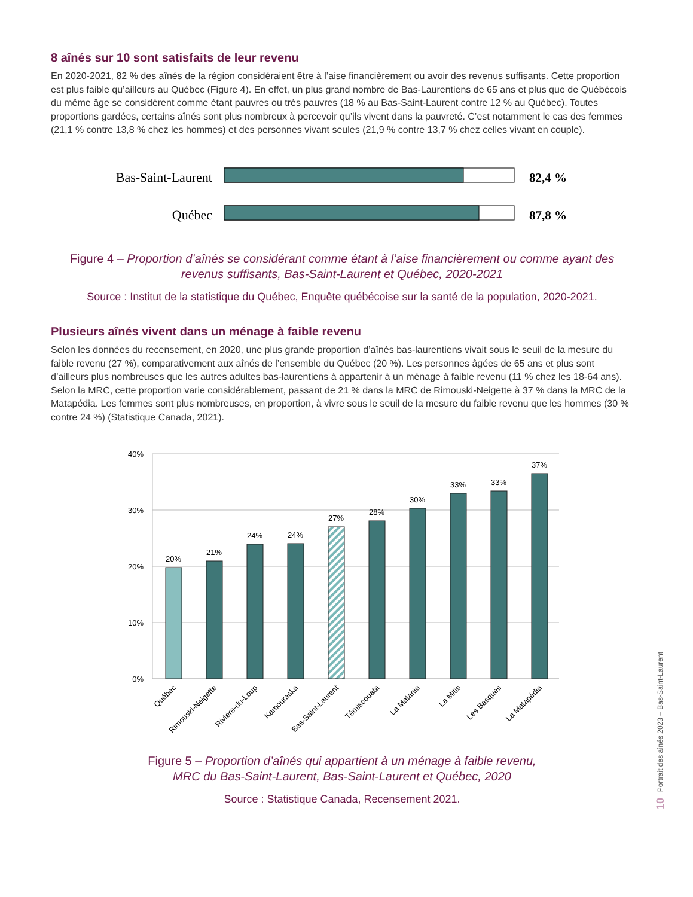8 aînés sur 10 sont satisfaits de leur revenu
En 2020-2021, 82 % des aînés de la région considéraient être à l’aise financièrement ou avoir des revenus suffisants. Cette proportion est plus faible qu’ailleurs au Québec (Figure 4). En effet, un plus grand nombre de Bas-Laurentiens de 65 ans et plus que de Québécois du même âge se considèrent comme étant pauvres ou très pauvres (18 % au Bas-Saint-Laurent contre 12 % au Québec). Toutes proportions gardées, certains aînés sont plus nombreux à percevoir qu’ils vivent dans la pauvreté. C’est notamment le cas des femmes (21,1 % contre 13,8 % chez les hommes) et des personnes vivant seules (21,9 % contre 13,7 % chez celles vivant en couple).
Bas-Saint-Laurent
82,4 %
Québec
87,8 %
Figure 4 – Proportion d’aînés se considérant comme étant à l’aise financièrement ou comme ayant des revenus suffisants, Bas-Saint-Laurent et Québec, 2020-2021
Source : Institut de la statistique du Québec, Enquête québécoise sur la santé de la population, 2020-2021.
Plusieurs aînés vivent dans un ménage à faible revenu
Selon les données du recensement, en 2020, une plus grande proportion d’aînés bas-laurentiens vivait sous le seuil de la mesure du faible revenu (27 %), comparativement aux aînés de l’ensemble du Québec (20 %). Les personnes âgées de 65 ans et plus sont d’ailleurs plus nombreuses que les autres adultes bas-laurentiens à appartenir à un ménage à faible revenu (11 % chez les 18-64 ans). Selon la MRC, cette proportion varie considérablement, passant de 21 % dans la MRC de Rimouski-Neigette à 37 % dans la MRC de la Matapédia. Les femmes sont plus nombreuses, en proportion, à vivre sous le seuil de la mesure du faible revenu que les hommes (30 % contre 24 %) (Statistique Canada, 2021).
40%
30%
20%
10%
0%
20%
21%
24%
24%
27%
28%
30%
33%
33%
37%
Québec
Rimouski-Neigette
Rivière-du-Loup
Kamouraska
Bas-Saint-Laurent
Témiscouata
La Matanie
La Mitis
Les Basques
La Matapédia
Figure 5 – Proportion d’aînés qui appartient à un ménage à faible revenu,
MRC du Bas-Saint-Laurent, Bas-Saint-Laurent et Québec, 2020
Source : Statistique Canada, Recensement 2021.
Portrait des aînés 2023 – Bas-Saint-Laurent
10